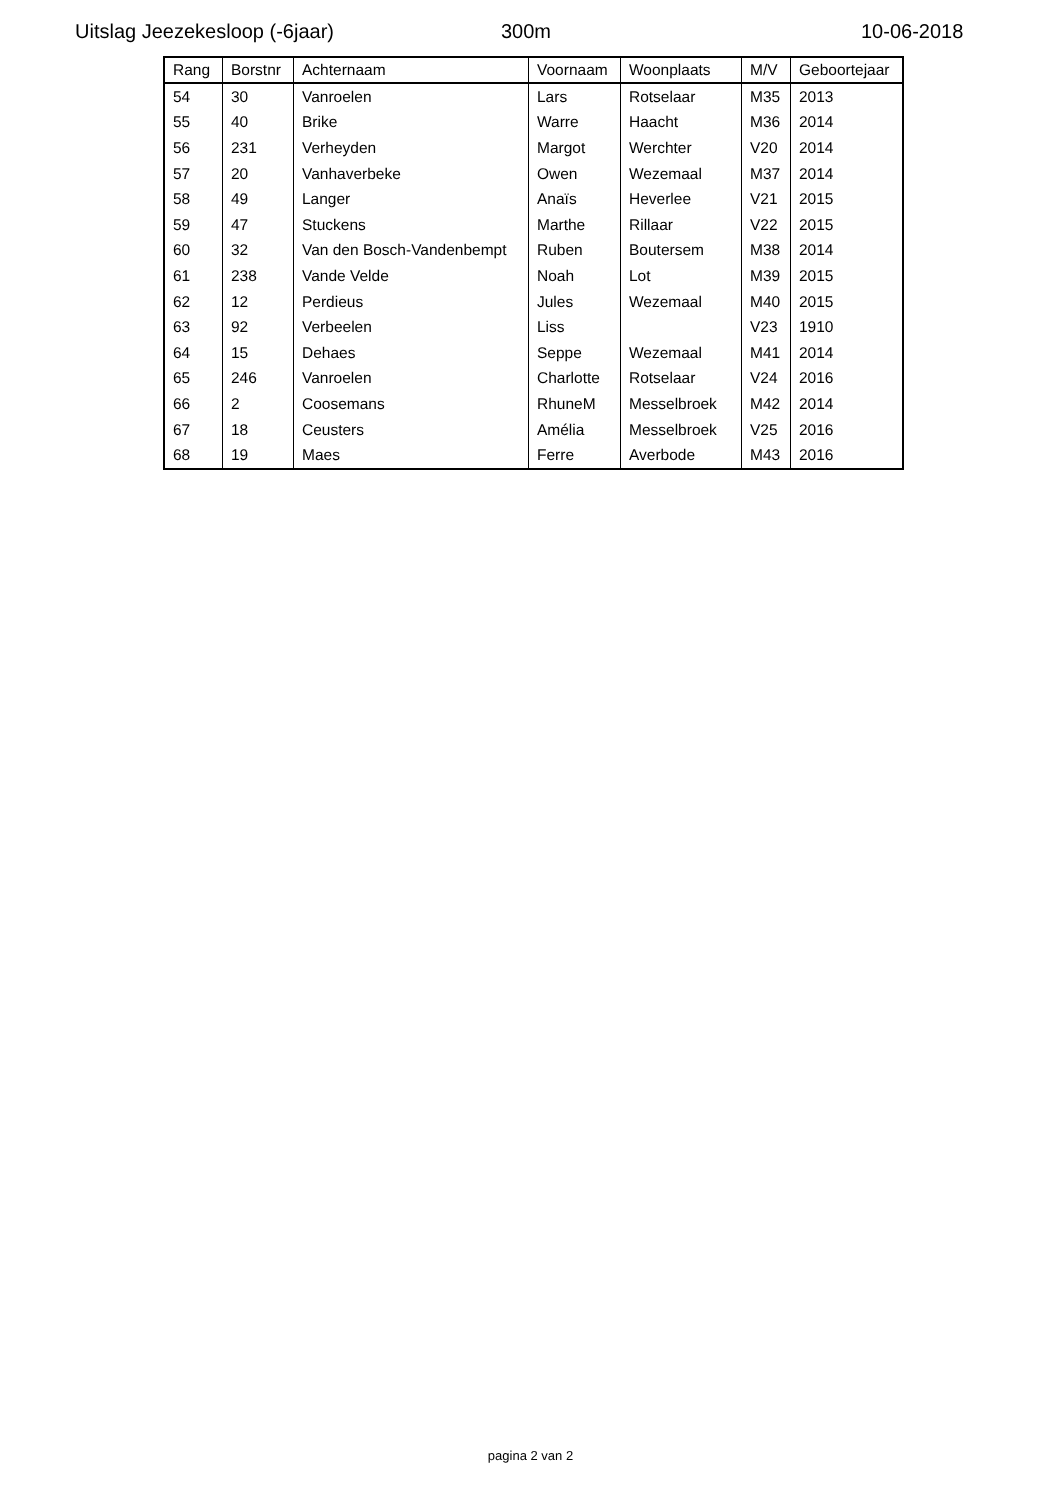Uitslag Jeezekesloop (-6jaar) 300m 10-06-2018
| Rang | Borstnr | Achternaam | Voornaam | Woonplaats | M/V | Geboortejaar |
| --- | --- | --- | --- | --- | --- | --- |
| 54 | 30 | Vanroelen | Lars | Rotselaar | M35 | 2013 |
| 55 | 40 | Brike | Warre | Haacht | M36 | 2014 |
| 56 | 231 | Verheyden | Margot | Werchter | V20 | 2014 |
| 57 | 20 | Vanhaverbeke | Owen | Wezemaal | M37 | 2014 |
| 58 | 49 | Langer | Anaïs | Heverlee | V21 | 2015 |
| 59 | 47 | Stuckens | Marthe | Rillaar | V22 | 2015 |
| 60 | 32 | Van den Bosch-Vandenbempt | Ruben | Boutersem | M38 | 2014 |
| 61 | 238 | Vande Velde | Noah | Lot | M39 | 2015 |
| 62 | 12 | Perdieus | Jules | Wezemaal | M40 | 2015 |
| 63 | 92 | Verbeelen | Liss | | V23 | 1910 |
| 64 | 15 | Dehaes | Seppe | Wezemaal | M41 | 2014 |
| 65 | 246 | Vanroelen | Charlotte | Rotselaar | V24 | 2016 |
| 66 | 2 | Coosemans | RhuneM | Messelbroek | M42 | 2014 |
| 67 | 18 | Ceusters | Amélia | Messelbroek | V25 | 2016 |
| 68 | 19 | Maes | Ferre | Averbode | M43 | 2016 |
pagina 2 van 2